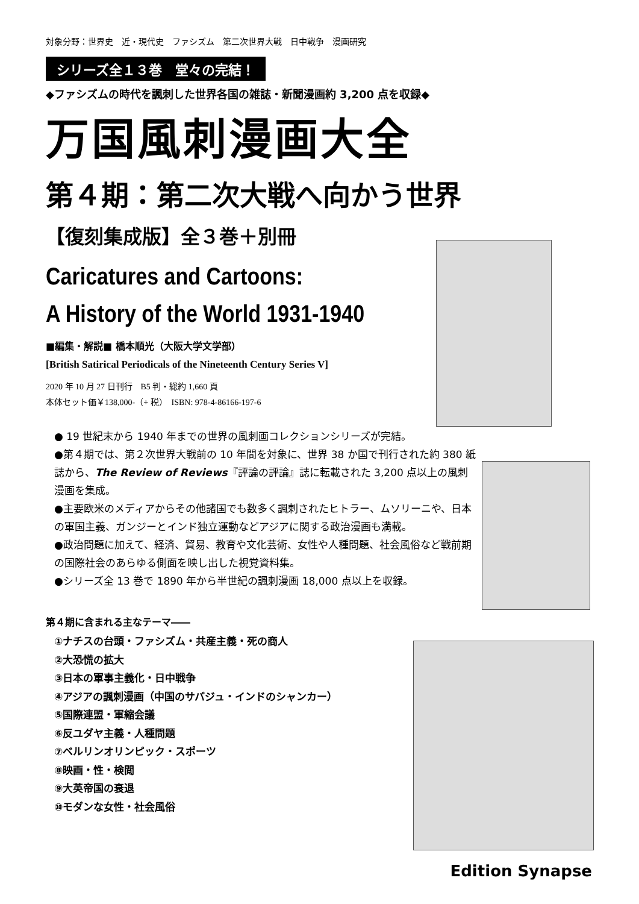対象分野：世界史　近・現代史　ファシズム　第二次世界大戦　日中戦争　漫画研究
シリーズ全１３巻　堂々の完結！
◆ファシズムの時代を諷刺した世界各国の雑誌・新聞漫画約 3,200 点を収録◆
万国風刺漫画大全
第４期：第二次大戦へ向かう世界
【復刻集成版】全３巻＋別冊
Caricatures and Cartoons:
A History of the World 1931-1940
■編集・解説■ 橋本順光（大阪大学文学部）
[British Satirical Periodicals of the Nineteenth Century Series V]
2020 年 10 月 27 日刊行　B5 判・総約 1,660 頁
本体セット価￥138,000-（+ 税）　ISBN: 978-4-86166-197-6
● 19 世紀末から 1940 年までの世界の風刺画コレクションシリーズが完結。
●第４期では、第２次世界大戦前の 10 年間を対象に、世界 38 か国で刊行された約 380 紙誌から、The Review of Reviews『評論の評論』誌に転載された 3,200 点以上の風刺漫画を集成。
●主要欧米のメディアからその他諸国でも数多く諷刺されたヒトラー、ムソリーニや、日本の軍国主義、ガンジーとインド独立運動などアジアに関する政治漫画も満載。
●政治問題に加えて、経済、貿易、教育や文化芸術、女性や人種問題、社会風俗など戦前期の国際社会のあらゆる側面を映し出した視覚資料集。
●シリーズ全 13 巻で 1890 年から半世紀の諷刺漫画 18,000 点以上を収録。
第４期に含まれる主なテーマ――
①ナチスの台頭・ファシズム・共産主義・死の商人
②大恐慌の拡大
③日本の軍事主義化・日中戦争
④アジアの諷刺漫画（中国のサパジュ・インドのシャンカー）
⑤国際連盟・軍縮会議
⑥反ユダヤ主義・人種問題
⑦ベルリンオリンピック・スポーツ
⑧映画・性・検閲
⑨大英帝国の衰退
⑩モダンな女性・社会風俗
Edition Synapse